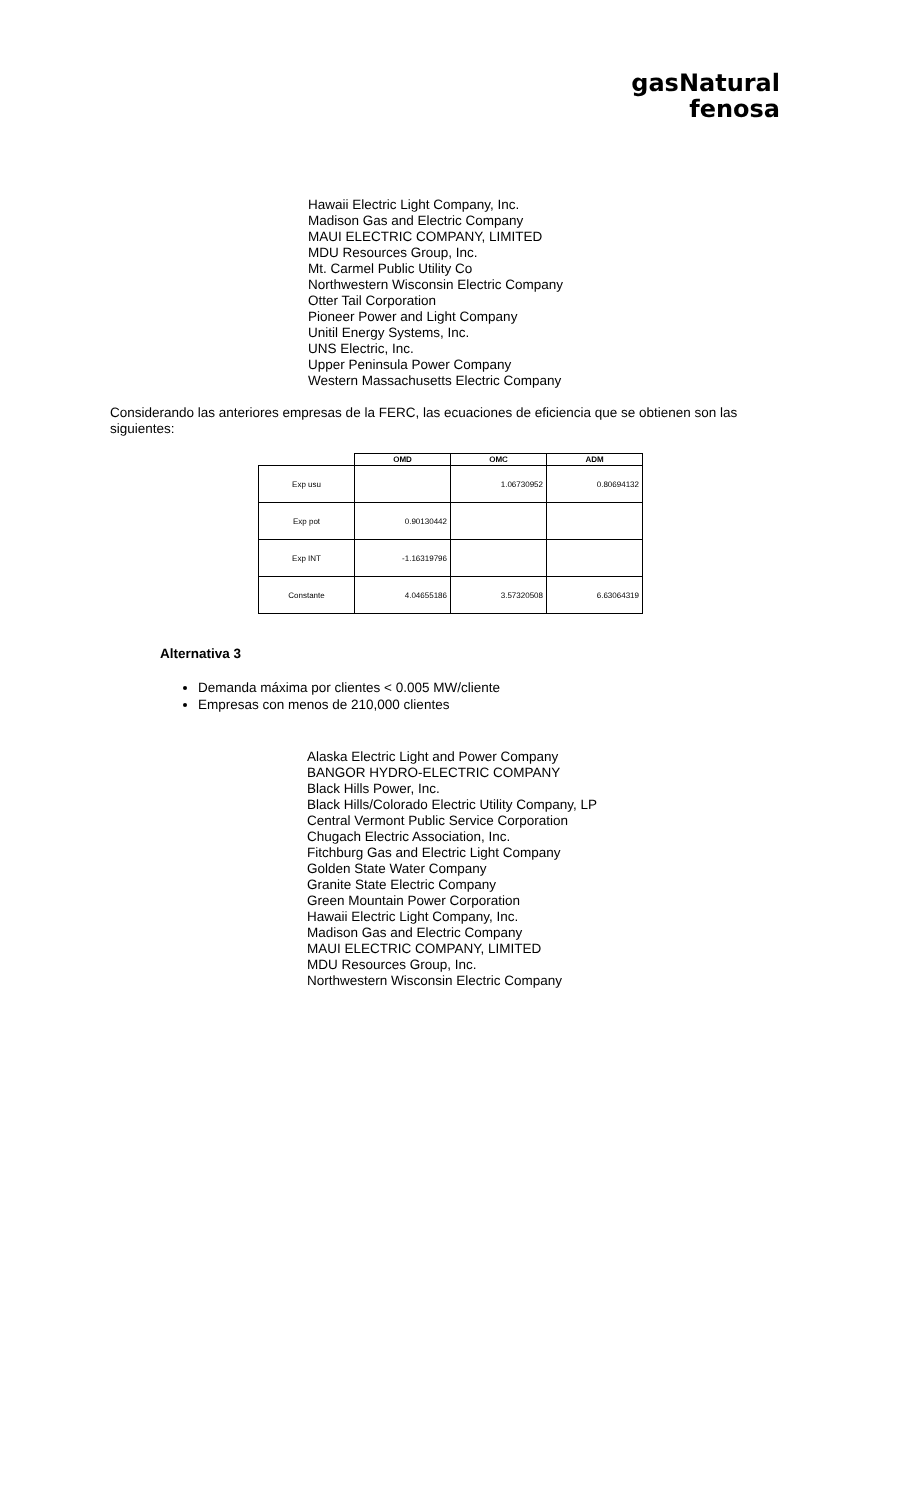gasNatural
fenosa
Hawaii Electric Light Company, Inc.
Madison Gas and Electric Company
MAUI ELECTRIC COMPANY, LIMITED
MDU Resources Group, Inc.
Mt. Carmel Public Utility Co
Northwestern Wisconsin Electric Company
Otter Tail Corporation
Pioneer Power and Light Company
Unitil Energy Systems, Inc.
UNS Electric, Inc.
Upper Peninsula Power Company
Western Massachusetts Electric Company
Considerando las anteriores empresas de la FERC, las ecuaciones de eficiencia que se obtienen son las siguientes:
| | OMD | OMC | ADM |
| --- | --- | --- | --- |
| Exp usu | | 1.06730952 | 0.80694132 |
| Exp pot | 0.90130442 | | |
| Exp INT | -1.16319796 | | |
| Constante | 4.04655186 | 3.57320508 | 6.63064319 |
Alternativa 3
Demanda máxima por clientes < 0.005 MW/cliente
Empresas con menos de 210,000 clientes
Alaska Electric Light and Power Company
BANGOR HYDRO-ELECTRIC COMPANY
Black Hills Power, Inc.
Black Hills/Colorado Electric Utility Company, LP
Central Vermont Public Service Corporation
Chugach Electric Association, Inc.
Fitchburg Gas and Electric Light Company
Golden State Water Company
Granite State Electric Company
Green Mountain Power Corporation
Hawaii Electric Light Company, Inc.
Madison Gas and Electric Company
MAUI ELECTRIC COMPANY, LIMITED
MDU Resources Group, Inc.
Northwestern Wisconsin Electric Company